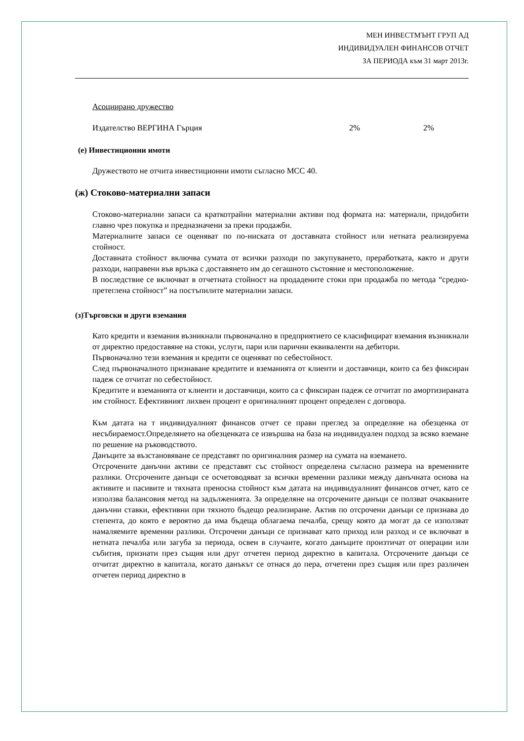МЕН ИНВЕСТМЪНТ ГРУП АД
ИНДИВИДУАЛЕН ФИНАНСОВ ОТЧЕТ
ЗА ПЕРИОДА към 31 март 2013г.
Асоциирано дружество
Издателство ВЕРГИНА Гърция 2% 2%
(е) Инвестиционни имоти
Дружеството не отчита инвестиционни имоти съгласно МСС 40.
(ж) Стоково-материални запаси
Стоково-материални запаси са краткотрайни материални активи под формата на: материали, придобити главно чрез покупка и предназначени за преки продажби.
Материалните запаси се оценяват по по-ниската от доставната стойност или нетната реализируема стойност.
Доставната стойност включва сумата от всички разходи по закупуването, преработката, както и други разходи, направени във връзка с доставянето им до сегашното състояние и местоположение.
В последствие се включват в отчетната стойност на продадените стоки при продажба по метода “средно-претеглена стойност” на постъпилите материални запаси.
(з)Търговски и други вземания
Като кредити и вземания възникнали първоначално в предприятието се класифицират вземания възникнали от директно предоставяне на стоки, услуги, пари или парични еквиваленти на дебитори.
Първоначално тези вземания и кредити се оценяват по себестойност.
След първоначалното признаване кредитите и вземанията от клиенти и доставчици, които са без фиксиран падеж се отчитат по себестойност.
Кредитите и вземанията от клиенти и доставчици, които са с фиксиран падеж се отчитат по амортизираната им стойност. Ефективният лихвен процент е оригиналният процент определен с договора.
Към датата на т индивидуалният финансов отчет се прави преглед за определяне на обезценка от несъбираемост.Определянето на обезценката се извършва на база на индивидуален подход за всяко вземане по решение на ръководството.
Данъците за възстановяване се представят по оригиналния размер на сумата на вземането.
Отсрочените данъчни активи се представят със стойност определена съгласно размера на временните разлики. Отсрочените данъци се осчетоводяват за всички временни разлики между данъчната основа на активите и пасивите и тяхната преносна стойност към датата на индивидуалният финансов отчет, като се използва балансовия метод на задълженията. За определяне на отсрочените данъци се ползват очакваните данъчни ставки, ефективни при тяхното бъдещо реализиране. Актив по отсрочени данъци се признава до степента, до която е вероятно да има бъдеща облагаема печалба, срещу която да могат да се използват намаляемите временни разлики. Отсрочени данъци се признават като приход или разход и се включват в нетната печалба или загуба за периода, освен в случаите, когато данъците произтичат от операции или събития, признати през същия или друг отчетен период директно в капитала. Отсрочените данъци се отчитат директно в капитала, когато данъкът се отнася до пера, отчетени през същия или през различен отчетен период директно в